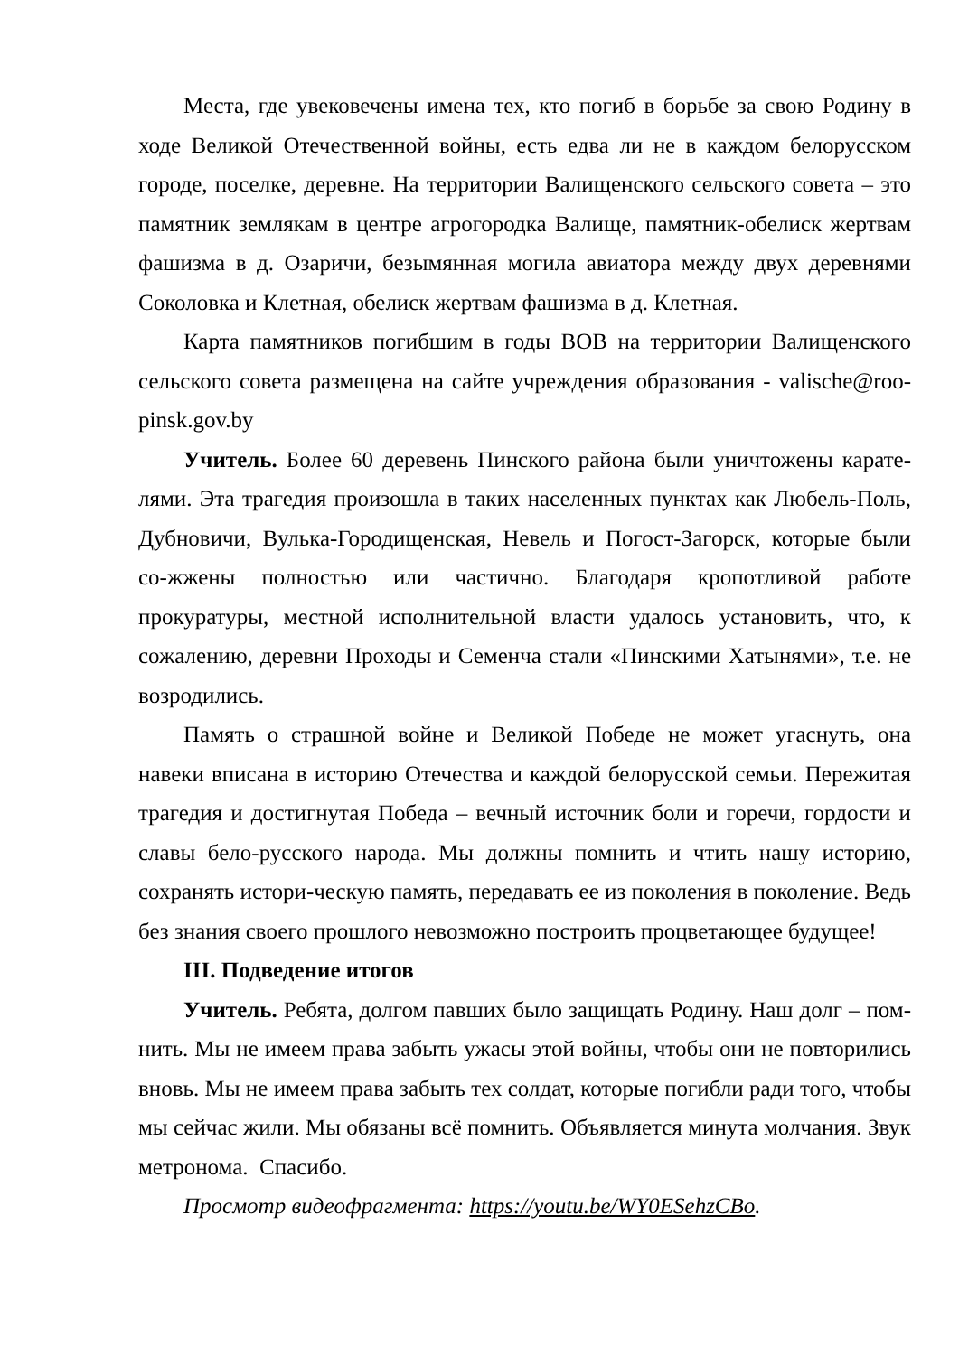Места, где увековечены имена тех, кто погиб в борьбе за свою Родину в ходе Великой Отечественной войны, есть едва ли не в каждом белорусском городе, поселке, деревне. На территории Валищенского сельского совета – это памятник землякам в центре агрогородка Валище, памятник-обелиск жертвам фашизма в д. Озаричи, безымянная могила авиатора между двух деревнями Соколовка и Клетная, обелиск жертвам фашизма в д. Клетная.
Карта памятников погибшим в годы ВОВ на территории Валищенского сельского совета размещена на сайте учреждения образования - valische@roo-pinsk.gov.by
Учитель. Более 60 деревень Пинского района были уничтожены карате-лями. Эта трагедия произошла в таких населенных пунктах как Любель-Поль, Дубновичи, Вулька-Городищенская, Невель и Погост-Загорск, которые были со-жжены полностью или частично. Благодаря кропотливой работе прокуратуры, местной исполнительной власти удалось установить, что, к сожалению, деревни Проходы и Семенча стали «Пинскими Хатынями», т.е. не возродились.
Память о страшной войне и Великой Победе не может угаснуть, она навеки вписана в историю Отечества и каждой белорусской семьи. Пережитая трагедия и достигнутая Победа – вечный источник боли и горечи, гордости и славы бело-русского народа. Мы должны помнить и чтить нашу историю, сохранять истори-ческую память, передавать ее из поколения в поколение. Ведь без знания своего прошлого невозможно построить процветающее будущее!
III. Подведение итогов
Учитель. Ребята, долгом павших было защищать Родину. Наш долг – пом-нить. Мы не имеем права забыть ужасы этой войны, чтобы они не повторились вновь. Мы не имеем права забыть тех солдат, которые погибли ради того, чтобы мы сейчас жили. Мы обязаны всё помнить. Объявляется минута молчания. Звук метронома. Спасибо.
Просмотр видеофрагмента: https://youtu.be/WY0ESehzCBo.